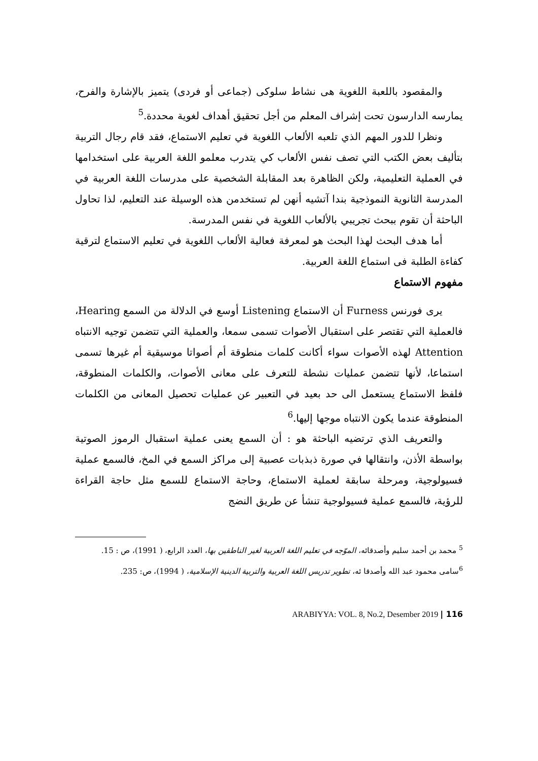والمقصود باللعبة اللغوية هى نشاط سلوكى (جماعى أو فردى) يتميز بالإشارة والفرح، يمارسه الدارسون تحت إشراف المعلم من أجل تحقيق أهداف لغوية محددة.<sup>5</sup>
ونظرا للدور المهم الذي تلعبه الألعاب اللغوية في تعليم الاستماع، فقد قام رجال التربية بتأليف بعض الكتب التي تصف نفس الألعاب كي يتدرب معلمو اللغة العربية على استخدامها في العملية التعليمية، ولكن الظاهرة بعد المقابلة الشخصية على مدرسات اللغة العربية في المدرسة الثانوية النموذجية بندا آتشيه أنهن لم تستخدمن هذه الوسيلة عند التعليم، لذا تحاول الباحثة أن تقوم ببحث تجريبي بالألعاب اللغوية في نفس المدرسة.
أما هدف البحث لهذا البحث هو لمعرفة فعالية الألعاب اللغوية في تعليم الاستماع لترقية كفاءة الطلبة فى استماع اللغة العربية.
مفهوم الاستماع
يرى فورنس Furness أن الاستماع Listening أوسع في الدلالة من السمع Hearing، فالعملية التي تقتصر على استقبال الأصوات تسمى سمعا، والعملية التي تتضمن توجيه الانتباه Attention لهذه الأصوات سواء أكانت كلمات منطوقة أم أصواتا موسيقية أم غيرها تسمى استماعا، لأنها تتضمن عمليات نشطة للتعرف على معانى الأصوات، والكلمات المنطوقة، فلفظ الاستماع يستعمل الى حد بعيد في التعبير عن عمليات تحصيل المعانى من الكلمات المنطوقة عندما يكون الانتباه موجها إليها.<sup>6</sup>
والتعريف الذي ترتضيه الباحثة هو : أن السمع يعنى عملية استقبال الرموز الصوتية بواسطة الأذن، وانتقالها في صورة ذبذبات عصبية إلى مراكز السمع في المخ، فالسمع عملية فسيولوجية، ومرحلة سابقة لعملية الاستماع، وحاجة الاستماع للسمع مثل حاجة القراءة للرؤية، فالسمع عملية فسيولوجية تنشأ عن طريق النضج
<sup>5</sup> محمد بن أحمد سليم وأصدقائه، الموّجه في تعليم اللغة العربية لغير الناطقين بها، العدد الرابع، ( 1991)، ص : 15.
<sup>6</sup> سامى محمود عبد الله وأصدقا ئه، تطوير تدريس اللغة العربية والتربية الدينية الإسلامية، ( 1994)، ص: 235.
ARABIYYA: VOL. 8, No.2, Desember 2019 | 116